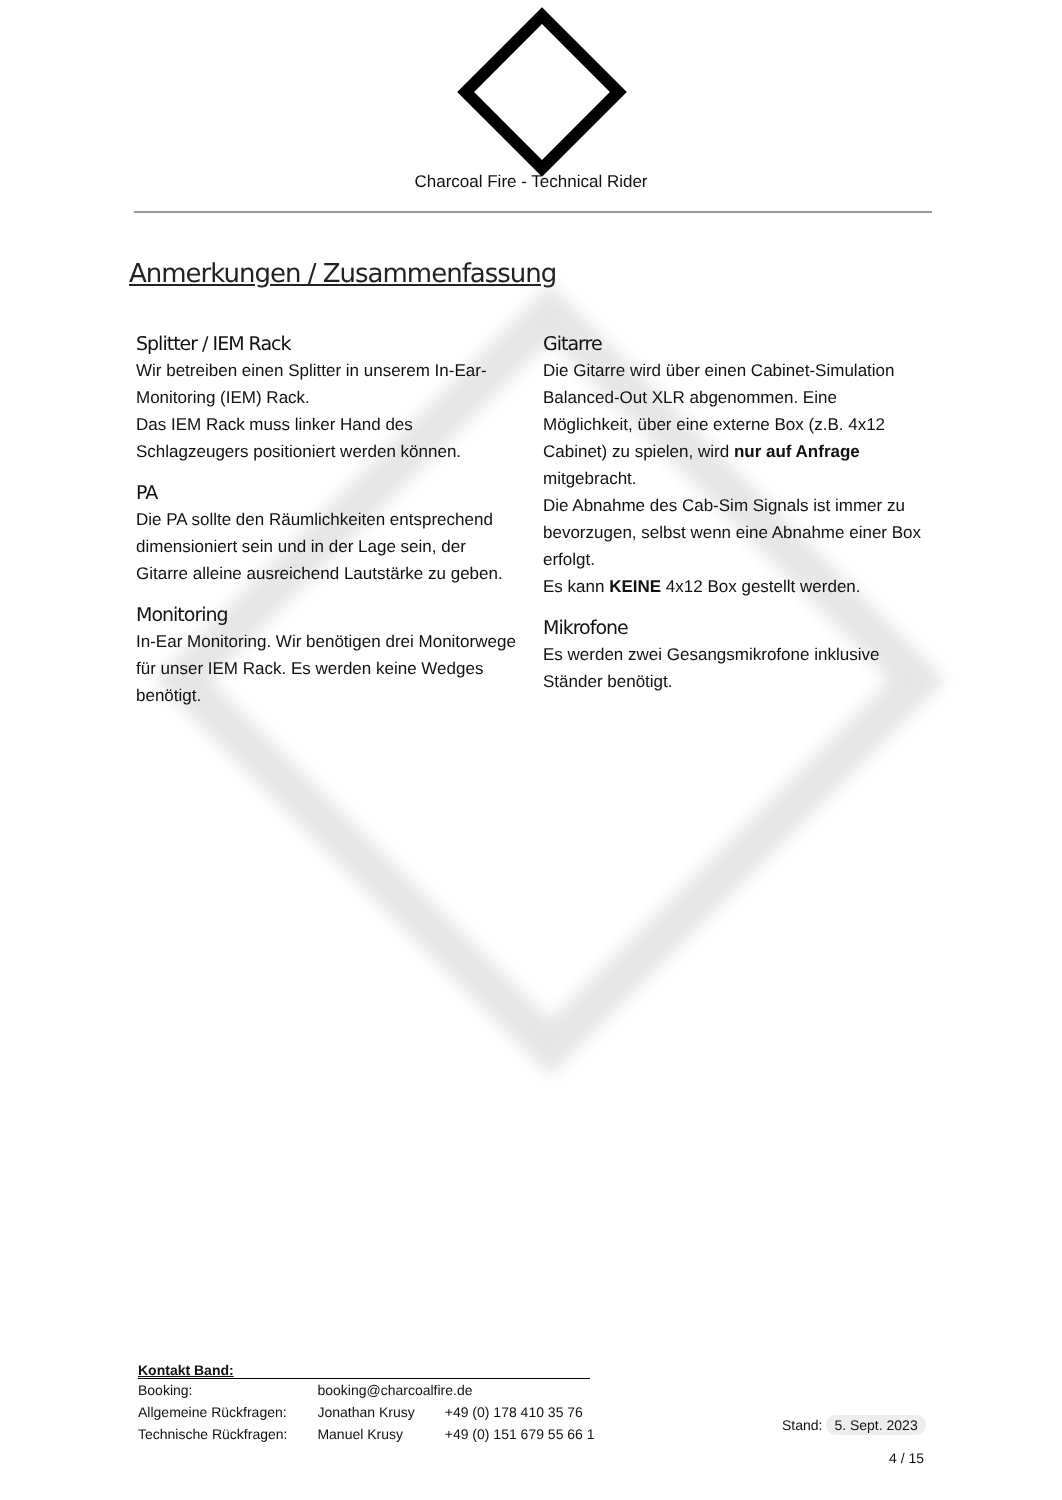Charcoal Fire - Technical Rider
Anmerkungen / Zusammenfassung
Splitter / IEM Rack
Wir betreiben einen Splitter in unserem In-Ear-Monitoring (IEM) Rack.
Das IEM Rack muss linker Hand des Schlagzeugers positioniert werden können.
PA
Die PA sollte den Räumlichkeiten entsprechend dimensioniert sein und in der Lage sein, der Gitarre alleine ausreichend Lautstärke zu geben.
Monitoring
In-Ear Monitoring. Wir benötigen drei Monitorwege für unser IEM Rack. Es werden keine Wedges benötigt.
Gitarre
Die Gitarre wird über einen Cabinet-Simulation Balanced-Out XLR abgenommen. Eine Möglichkeit, über eine externe Box (z.B. 4x12 Cabinet) zu spielen, wird nur auf Anfrage mitgebracht.
Die Abnahme des Cab-Sim Signals ist immer zu bevorzugen, selbst wenn eine Abnahme einer Box erfolgt.
Es kann KEINE 4x12 Box gestellt werden.
Mikrofone
Es werden zwei Gesangsmikrofone inklusive Ständer benötigt.
Kontakt Band:
| Booking: | booking@charcoalfire.de | |
| Allgemeine Rückfragen: | Jonathan Krusy | +49 (0) 178 410 35 76 |
| Technische Rückfragen: | Manuel Krusy | +49 (0) 151 679 55 66 1 |
Stand: 5. Sept. 2023
4 / 15